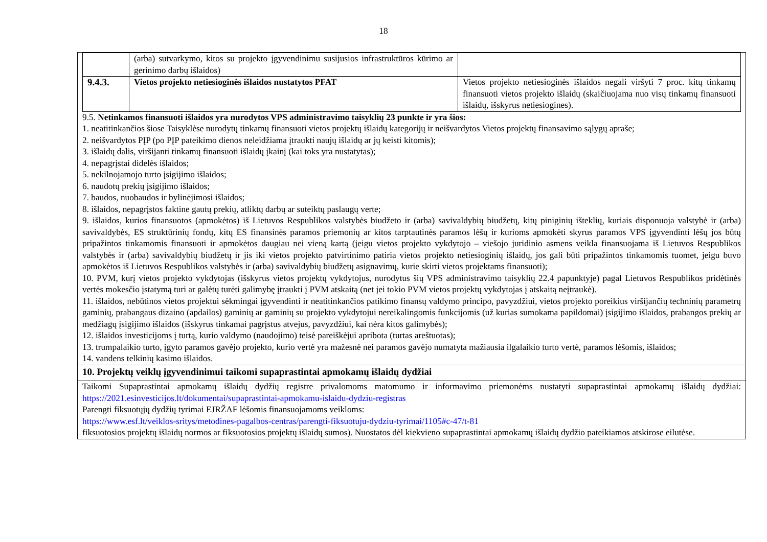18
| | (arba) sutvarkymo, kitos su projekto įgyvendinimu susijusios infrastruktūros kūrimo ar gerinimo darbų išlaidos) | |
| 9.4.3. | Vietos projekto netiesioginės išlaidos nustatytos PFAT | Vietos projekto netiesioginės išlaidos negali viršyti 7 proc. kitų tinkamų finansuoti vietos projekto išlaidų (skaičiuojama nuo visų tinkamų finansuoti išlaidų, išskyrus netiesiogines). |
9.5. Netinkamos finansuoti išlaidos yra nurodytos VPS administravimo taisyklių 23 punkte ir yra šios:
1. neatitinkančios šiose Taisyklėse nurodytų tinkamų finansuoti vietos projektų išlaidų kategorijų ir neišvardytos Vietos projektų finansavimo sąlygų apraše;
2. neišvardytos PĮP (po PĮP pateikimo dienos neleidžiama įtraukti naujų išlaidų ar jų keisti kitomis);
3. išlaidų dalis, viršijanti tinkamų finansuoti išlaidų įkainį (kai toks yra nustatytas);
4. nepagrįstai didelės išlaidos;
5. nekilnojamojo turto įsigijimo išlaidos;
6. naudotų prekių įsigijimo išlaidos;
7. baudos, nuobaudos ir bylinėjimosi išlaidos;
8. išlaidos, nepagrįstos faktine gautų prekių, atliktų darbų ar suteiktų paslaugų verte;
9. išlaidos, kurios finansuotos (apmokėtos) iš Lietuvos Respublikos valstybės biudžeto ir (arba) savivaldybių biudžetų, kitų piniginių išteklių, kuriais disponuoja valstybė ir (arba) savivaldybės, ES struktūrinių fondų, kitų ES finansinės paramos priemonių ar kitos tarptautinės paramos lėšų ir kurioms apmokėti skyrus paramos VPS įgyvendinti lėšų jos būtų pripažintos tinkamomis finansuoti ir apmokėtos daugiau nei vieną kartą (jeigu vietos projekto vykdytojo – viešojo juridinio asmens veikla finansuojama iš Lietuvos Respublikos valstybės ir (arba) savivaldybių biudžetų ir jis iki vietos projekto patvirtinimo patiria vietos projekto netiesioginių išlaidų, jos gali būti pripažintos tinkamomis tuomet, jeigu buvo apmokėtos iš Lietuvos Respublikos valstybės ir (arba) savivaldybių biudžetų asignavimų, kurie skirti vietos projektams finansuoti);
10. PVM, kurį vietos projekto vykdytojas (išskyrus vietos projektų vykdytojus, nurodytus šių VPS administravimo taisyklių 22.4 papunktyje) pagal Lietuvos Respublikos pridėtinės vertės mokesčio įstatymą turi ar galėtų turėti galimybę įtraukti į PVM atskaitą (net jei tokio PVM vietos projektų vykdytojas į atskaitą neįtraukė).
11. išlaidos, nebūtinos vietos projektui sėkmingai įgyvendinti ir neatitinkančios patikimo finansų valdymo principo, pavyzdžiui, vietos projekto poreikius viršijančių techninių parametrų gaminių, prabangaus dizaino (apdailos) gaminių ar gaminių su projekto vykdytojui nereikalingomis funkcijomis (už kurias sumokama papildomai) įsigijimo išlaidos, prabangos prekių ar medžiagų įsigijimo išlaidos (išskyrus tinkamai pagrįstus atvejus, pavyzdžiui, kai nėra kitos galimybės);
12. išlaidos investicijoms į turtą, kurio valdymo (naudojimo) teisė pareiškėjui apribota (turtas areštuotas);
13. trumpalaikio turto, įgyto paramos gavėjo projekto, kurio vertė yra mažesnė nei paramos gavėjo numatyta mažiausia ilgalaikio turto vertė, paramos lėšomis, išlaidos;
14. vandens telkinių kasimo išlaidos.
10. Projektų veiklų įgyvendinimui taikomi supaprastintai apmokamų išlaidų dydžiai
Taikomi Supaprastintai apmokamų išlaidų dydžių registre privalomoms matomumo ir informavimo priemonėms nustatyti supaprastintai apmokamų išlaidų dydžiai: https://2021.esinvesticijos.lt/dokumentai/supaprastintai-apmokamu-islaidu-dydziu-registras
Parengti fiksuotųjų dydžių tyrimai EJRŽAF lėšomis finansuojamoms veikloms:
https://www.esf.lt/veiklos-sritys/metodines-pagalbos-centras/parengti-fiksuotuju-dydziu-tyrimai/1105#c-47/t-81
fiksuotosios projektų išlaidų normos ar fiksuotosios projektų išlaidų sumos). Nuostatos dėl kiekvieno supaprastintai apmokamų išlaidų dydžio pateikiamos atskirose eilutėse.